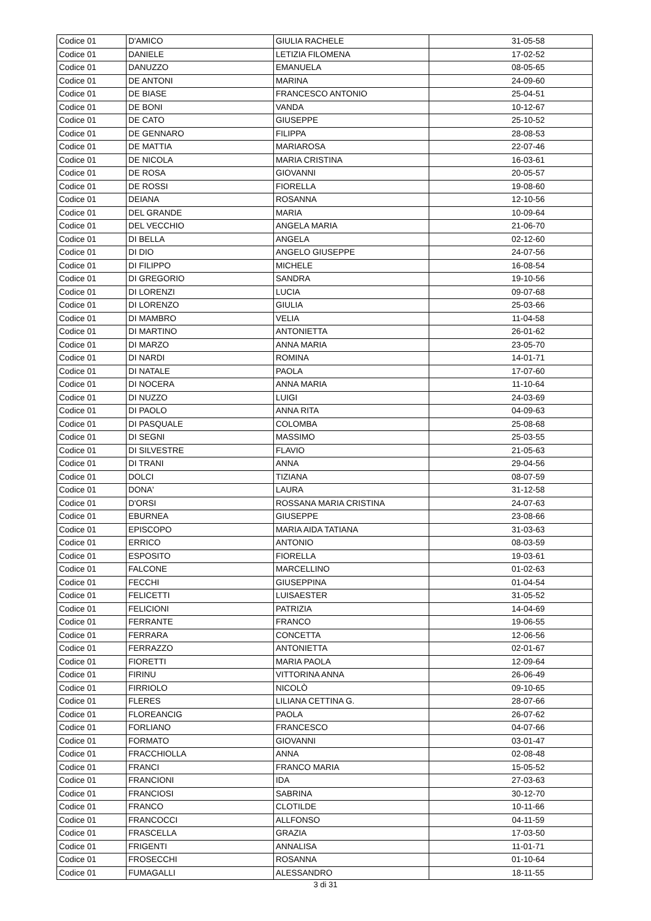| Codice 01 | D'AMICO | GIULIA RACHELE | 31-05-58 |
| Codice 01 | DANIELE | LETIZIA FILOMENA | 17-02-52 |
| Codice 01 | DANUZZO | EMANUELA | 08-05-65 |
| Codice 01 | DE ANTONI | MARINA | 24-09-60 |
| Codice 01 | DE BIASE | FRANCESCO ANTONIO | 25-04-51 |
| Codice 01 | DE BONI | VANDA | 10-12-67 |
| Codice 01 | DE CATO | GIUSEPPE | 25-10-52 |
| Codice 01 | DE GENNARO | FILIPPA | 28-08-53 |
| Codice 01 | DE MATTIA | MARIAROSA | 22-07-46 |
| Codice 01 | DE NICOLA | MARIA CRISTINA | 16-03-61 |
| Codice 01 | DE ROSA | GIOVANNI | 20-05-57 |
| Codice 01 | DE ROSSI | FIORELLA | 19-08-60 |
| Codice 01 | DEIANA | ROSANNA | 12-10-56 |
| Codice 01 | DEL GRANDE | MARIA | 10-09-64 |
| Codice 01 | DEL VECCHIO | ANGELA MARIA | 21-06-70 |
| Codice 01 | DI BELLA | ANGELA | 02-12-60 |
| Codice 01 | DI DIO | ANGELO GIUSEPPE | 24-07-56 |
| Codice 01 | DI FILIPPO | MICHELE | 16-08-54 |
| Codice 01 | DI GREGORIO | SANDRA | 19-10-56 |
| Codice 01 | DI LORENZI | LUCIA | 09-07-68 |
| Codice 01 | DI LORENZO | GIULIA | 25-03-66 |
| Codice 01 | DI MAMBRO | VELIA | 11-04-58 |
| Codice 01 | DI MARTINO | ANTONIETTA | 26-01-62 |
| Codice 01 | DI MARZO | ANNA MARIA | 23-05-70 |
| Codice 01 | DI NARDI | ROMINA | 14-01-71 |
| Codice 01 | DI NATALE | PAOLA | 17-07-60 |
| Codice 01 | DI NOCERA | ANNA MARIA | 11-10-64 |
| Codice 01 | DI NUZZO | LUIGI | 24-03-69 |
| Codice 01 | DI PAOLO | ANNA RITA | 04-09-63 |
| Codice 01 | DI PASQUALE | COLOMBA | 25-08-68 |
| Codice 01 | DI SEGNI | MASSIMO | 25-03-55 |
| Codice 01 | DI SILVESTRE | FLAVIO | 21-05-63 |
| Codice 01 | DI TRANI | ANNA | 29-04-56 |
| Codice 01 | DOLCI | TIZIANA | 08-07-59 |
| Codice 01 | DONA' | LAURA | 31-12-58 |
| Codice 01 | D'ORSI | ROSSANA MARIA CRISTINA | 24-07-63 |
| Codice 01 | EBURNEA | GIUSEPPE | 23-08-66 |
| Codice 01 | EPISCOPO | MARIA AIDA TATIANA | 31-03-63 |
| Codice 01 | ERRICO | ANTONIO | 08-03-59 |
| Codice 01 | ESPOSITO | FIORELLA | 19-03-61 |
| Codice 01 | FALCONE | MARCELLINO | 01-02-63 |
| Codice 01 | FECCHI | GIUSEPPINA | 01-04-54 |
| Codice 01 | FELICETTI | LUISAESTER | 31-05-52 |
| Codice 01 | FELICIONI | PATRIZIA | 14-04-69 |
| Codice 01 | FERRANTE | FRANCO | 19-06-55 |
| Codice 01 | FERRARA | CONCETTA | 12-06-56 |
| Codice 01 | FERRAZZO | ANTONIETTA | 02-01-67 |
| Codice 01 | FIORETTI | MARIA PAOLA | 12-09-64 |
| Codice 01 | FIRINU | VITTORINA ANNA | 26-06-49 |
| Codice 01 | FIRRIOLO | NICOLÒ | 09-10-65 |
| Codice 01 | FLERES | LILIANA CETTINA G. | 28-07-66 |
| Codice 01 | FLOREANCIG | PAOLA | 26-07-62 |
| Codice 01 | FORLIANO | FRANCESCO | 04-07-66 |
| Codice 01 | FORMATO | GIOVANNI | 03-01-47 |
| Codice 01 | FRACCHIOLLA | ANNA | 02-08-48 |
| Codice 01 | FRANCI | FRANCO MARIA | 15-05-52 |
| Codice 01 | FRANCIONI | IDA | 27-03-63 |
| Codice 01 | FRANCIOSI | SABRINA | 30-12-70 |
| Codice 01 | FRANCO | CLOTILDE | 10-11-66 |
| Codice 01 | FRANCOCCI | ALLFONSO | 04-11-59 |
| Codice 01 | FRASCELLA | GRAZIA | 17-03-50 |
| Codice 01 | FRIGENTI | ANNALISA | 11-01-71 |
| Codice 01 | FROSECCHI | ROSANNA | 01-10-64 |
| Codice 01 | FUMAGALLI | ALESSANDRO | 18-11-55 |
3 di 31